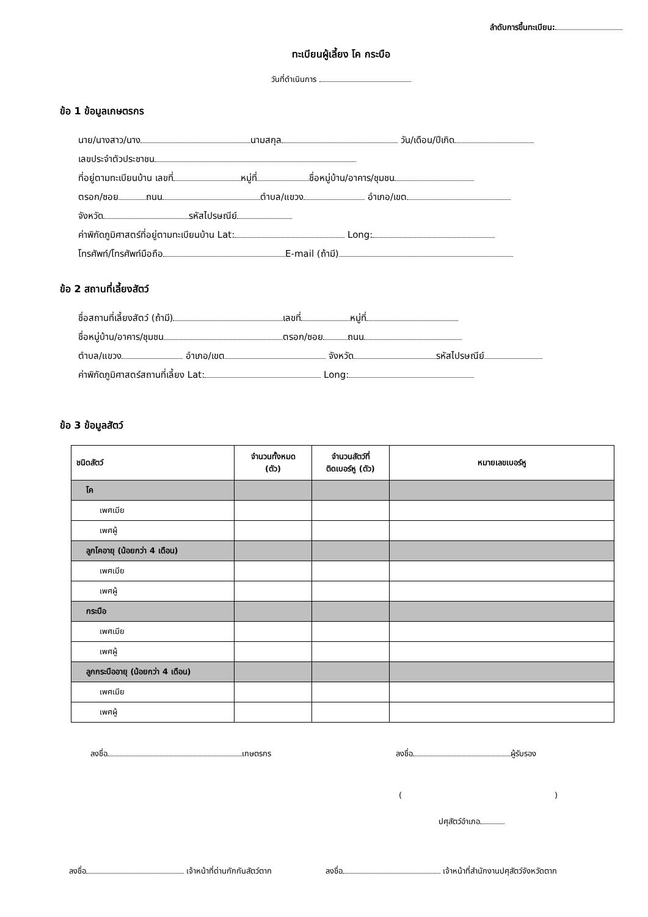ลำดับการขึ้นทะเบียน:
ทะเบียนผู้เลี้ยง โค กระบือ
วันที่ดำเนินการ
ข้อ 1 ข้อมูลเกษตรกร
นาย/นางสาว/นาง นามสกุล วัน/เดือน/ปีเกิด
เลขประจำตัวประชาชน
ที่อยู่ตามทะเบียนบ้าน เลขที่ หมู่ที่ ชื่อหมู่บ้าน/อาคาร/ชุมชน
ตรอก/ซอย ถนน ตำบล/แขวง อำเภอ/เขต
จังหวัด รหัสไปรษณีย์
ค่าพิกัดภูมิศาสตร์ที่อยู่ตามทะเบียนบ้าน Lat: Long:
โทรศัพท์/โทรศัพท์มือถือ E-mail (ถ้ามี)
ข้อ 2 สถานที่เลี้ยงสัตว์
ชื่อสถานที่เลี้ยงสัตว์ (ถ้ามี) เลขที่ หมู่ที่
ชื่อหมู่บ้าน/อาคาร/ชุมชน ตรอก/ซอย ถนน
ตำบล/แขวง อำเภอ/เขต จังหวัด รหัสไปรษณีย์
ค่าพิกัดภูมิศาสตร์สถานที่เลี้ยง Lat: Long:
ข้อ 3 ข้อมูลสัตว์
| ชนิดสัตว์ | จำนวนทั้งหมด (ตัว) | จำนวนสัตว์ที่ ติดเบอร์หู (ตัว) | หมายเลขเบอร์หู |
| --- | --- | --- | --- |
| โค | | | |
| เพศเมีย | | | |
| เพศผู้ | | | |
| ลูกโคอายุ (น้อยกว่า 4 เดือน) | | | |
| เพศเมีย | | | |
| เพศผู้ | | | |
| กระบือ | | | |
| เพศเมีย | | | |
| เพศผู้ | | | |
| ลูกกระบืออายุ (น้อยกว่า 4 เดือน) | | | |
| เพศเมีย | | | |
| เพศผู้ | | | |
ลงชื่อ เกษตรกร ลงชื่อ ผู้รับรอง
()
ปศุสัตว์อำเภอ
ลงชื่อ เจ้าหน้าที่ด่านกักกันสัตว์ตาก ลงชื่อ เจ้าหน้าที่สำนักงานปศุสัตว์จังหวัดตาก